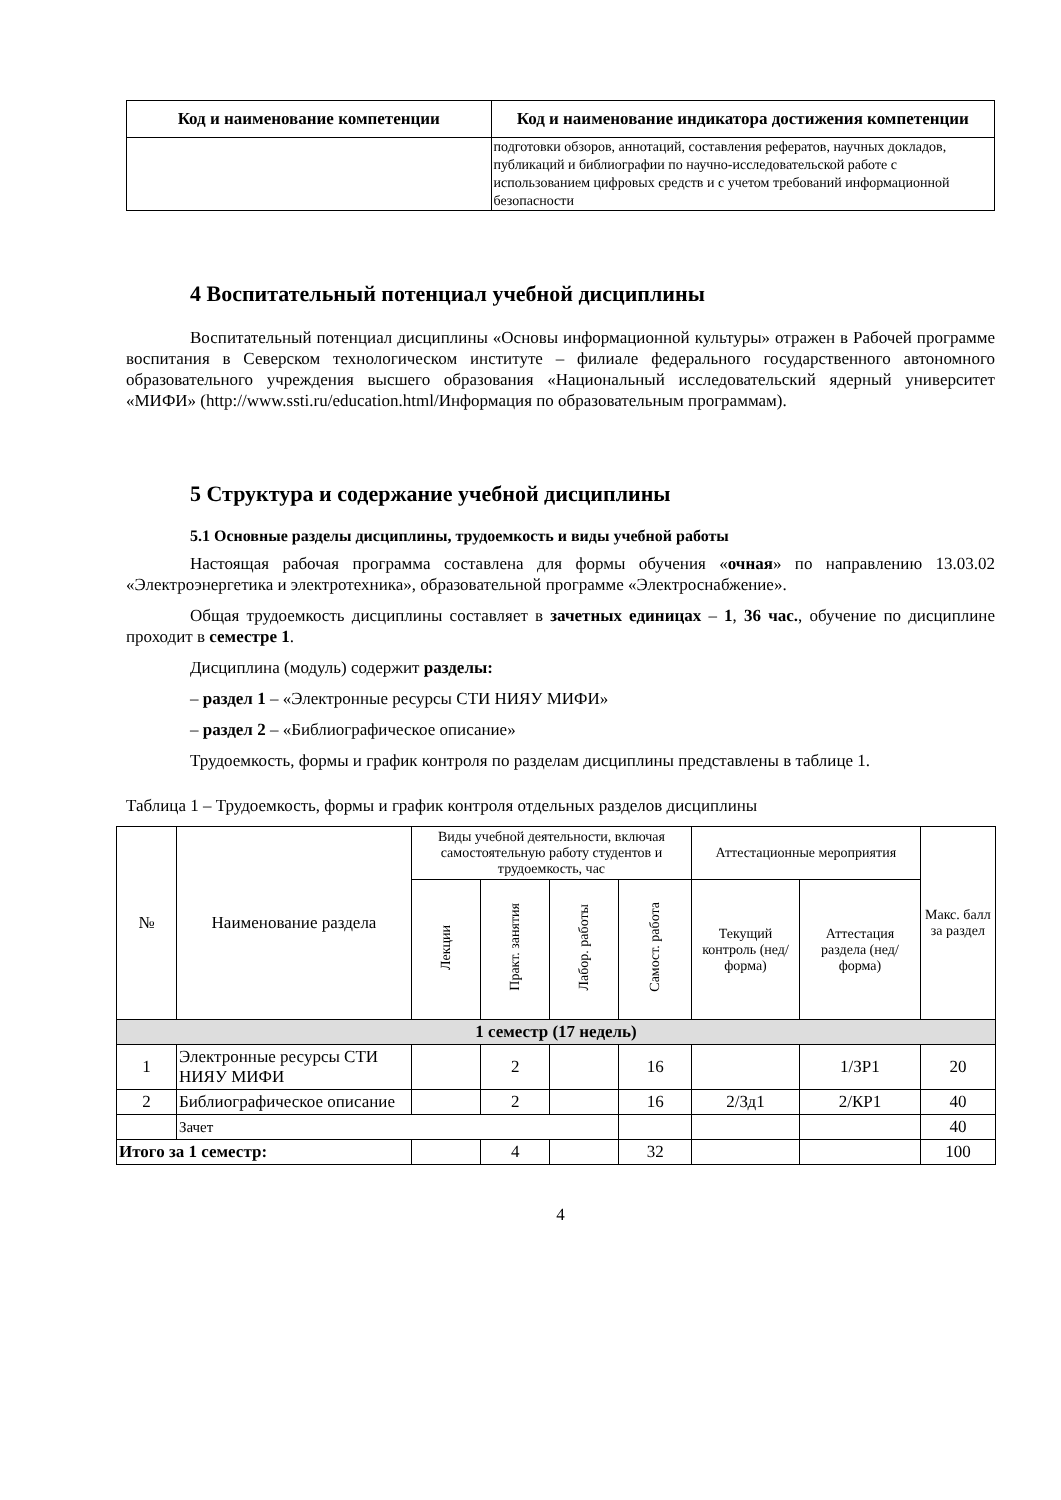| Код и наименование компетенции | Код и наименование индикатора достижения компетенции |
| --- | --- |
| | подготовки обзоров, аннотаций, составления рефератов, научных докладов, публикаций и библиографии по научно-исследовательской работе с использованием цифровых средств и с учетом требований информационной безопасности |
4 Воспитательный потенциал учебной дисциплины
Воспитательный потенциал дисциплины «Основы информационной культуры» отражен в Рабочей программе воспитания в Северском технологическом институте – филиале федерального государственного автономного образовательного учреждения высшего образования «Национальный исследовательский ядерный университет «МИФИ» (http://www.ssti.ru/education.html/Информация по образовательным программам).
5 Структура и содержание учебной дисциплины
5.1 Основные разделы дисциплины, трудоемкость и виды учебной работы
Настоящая рабочая программа составлена для формы обучения «очная» по направлению 13.03.02 «Электроэнергетика и электротехника», образовательной программе «Электроснабжение».
Общая трудоемкость дисциплины составляет в зачетных единицах – 1, 36 час., обучение по дисциплине проходит в семестре 1.
Дисциплина (модуль) содержит разделы:
– раздел 1 – «Электронные ресурсы СТИ НИЯУ МИФИ»
– раздел 2 – «Библиографическое описание»
Трудоемкость, формы и график контроля по разделам дисциплины представлены в таблице 1.
Таблица 1 – Трудоемкость, формы и график контроля отдельных разделов дисциплины
| № | Наименование раздела | Виды учебной деятельности, включая самостоятельную работу студентов и трудоемкость, час | | | | Аттестационные мероприятия | | Макс. балл за раздел |
| --- | --- | --- | --- | --- | --- | --- | --- | --- |
| | | Лекции | Практ. занятия | Лабор. работы | Самост. работа | Текущий контроль (нед/форма) | Аттестация раздела (нед/ форма) | |
| 1 семестр (17 недель) | | | | | | | | |
| 1 | Электронные ресурсы СТИ НИЯУ МИФИ | | 2 | | 16 | | 1/ЗР1 | 20 |
| 2 | Библиографическое описание | | 2 | | 16 | 2/Зд1 | 2/КР1 | 40 |
| | Зачет | | | | | | | 40 |
| Итого за 1 семестр: | | | 4 | | 32 | | | 100 |
4